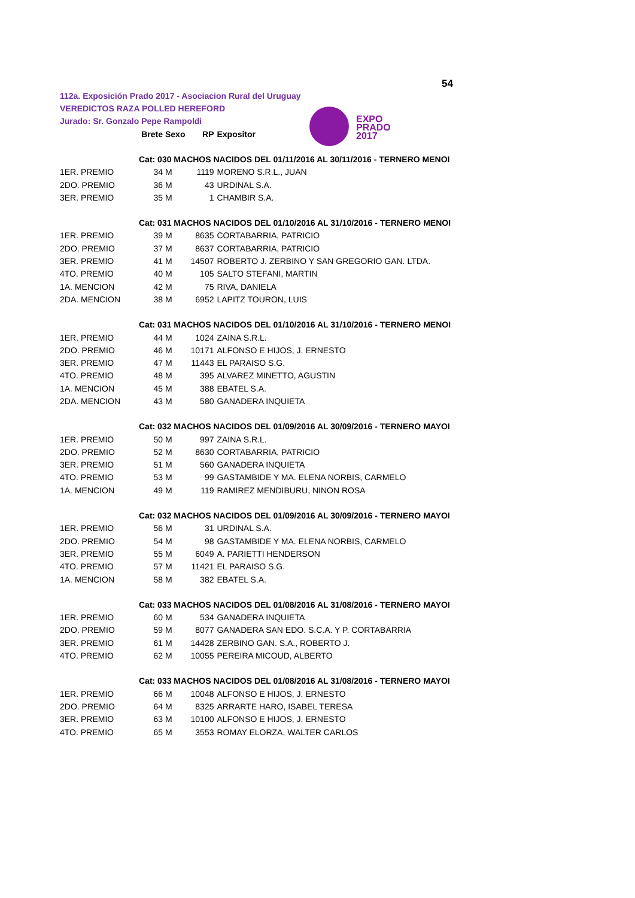54
112a. Exposición Prado 2017 - Asociacion Rural del Uruguay
VEREDICTOS RAZA POLLED HEREFORD
Jurado: Sr. Gonzalo Pepe Rampoldi
EXPO
PRADO
2017
| | Brete | Sexo | RP | Expositor |
| --- | --- | --- | --- | --- |
| | Cat: 030 MACHOS NACIDOS DEL 01/11/2016 AL 30/11/2016 - TERNERO MENOI | | | |
| 1ER. PREMIO | 34 | M | 1119 | MORENO S.R.L., JUAN |
| 2DO. PREMIO | 36 | M | 43 | URDINAL S.A. |
| 3ER. PREMIO | 35 | M | 1 | CHAMBIR S.A. |
| | Cat: 031 MACHOS NACIDOS DEL 01/10/2016 AL 31/10/2016 - TERNERO MENOI | | | |
| 1ER. PREMIO | 39 | M | 8635 | CORTABARRIA, PATRICIO |
| 2DO. PREMIO | 37 | M | 8637 | CORTABARRIA, PATRICIO |
| 3ER. PREMIO | 41 | M | 14507 | ROBERTO J. ZERBINO Y SAN GREGORIO GAN. LTDA. |
| 4TO. PREMIO | 40 | M | 105 | SALTO STEFANI, MARTIN |
| 1A. MENCION | 42 | M | 75 | RIVA, DANIELA |
| 2DA. MENCION | 38 | M | 6952 | LAPITZ TOURON, LUIS |
| | Cat: 031 MACHOS NACIDOS DEL 01/10/2016 AL 31/10/2016 - TERNERO MENOI | | | |
| 1ER. PREMIO | 44 | M | 1024 | ZAINA S.R.L. |
| 2DO. PREMIO | 46 | M | 10171 | ALFONSO E HIJOS, J. ERNESTO |
| 3ER. PREMIO | 47 | M | 11443 | EL PARAISO S.G. |
| 4TO. PREMIO | 48 | M | 395 | ALVAREZ MINETTO, AGUSTIN |
| 1A. MENCION | 45 | M | 388 | EBATEL S.A. |
| 2DA. MENCION | 43 | M | 580 | GANADERA INQUIETA |
| | Cat: 032 MACHOS NACIDOS DEL 01/09/2016 AL 30/09/2016 - TERNERO MAYOI | | | |
| 1ER. PREMIO | 50 | M | 997 | ZAINA S.R.L. |
| 2DO. PREMIO | 52 | M | 8630 | CORTABARRIA, PATRICIO |
| 3ER. PREMIO | 51 | M | 560 | GANADERA INQUIETA |
| 4TO. PREMIO | 53 | M | 99 | GASTAMBIDE Y MA. ELENA NORBIS, CARMELO |
| 1A. MENCION | 49 | M | 119 | RAMIREZ MENDIBURU, NINON ROSA |
| | Cat: 032 MACHOS NACIDOS DEL 01/09/2016 AL 30/09/2016 - TERNERO MAYOI | | | |
| 1ER. PREMIO | 56 | M | 31 | URDINAL S.A. |
| 2DO. PREMIO | 54 | M | 98 | GASTAMBIDE Y MA. ELENA NORBIS, CARMELO |
| 3ER. PREMIO | 55 | M | 6049 | A. PARIETTI HENDERSON |
| 4TO. PREMIO | 57 | M | 11421 | EL PARAISO S.G. |
| 1A. MENCION | 58 | M | 382 | EBATEL S.A. |
| | Cat: 033 MACHOS NACIDOS DEL 01/08/2016 AL 31/08/2016 - TERNERO MAYOI | | | |
| 1ER. PREMIO | 60 | M | 534 | GANADERA INQUIETA |
| 2DO. PREMIO | 59 | M | 8077 | GANADERA SAN EDO. S.C.A. Y P. CORTABARRIA |
| 3ER. PREMIO | 61 | M | 14428 | ZERBINO GAN. S.A., ROBERTO J. |
| 4TO. PREMIO | 62 | M | 10055 | PEREIRA MICOUD, ALBERTO |
| | Cat: 033 MACHOS NACIDOS DEL 01/08/2016 AL 31/08/2016 - TERNERO MAYOI | | | |
| 1ER. PREMIO | 66 | M | 10048 | ALFONSO E HIJOS, J. ERNESTO |
| 2DO. PREMIO | 64 | M | 8325 | ARRARTE HARO, ISABEL TERESA |
| 3ER. PREMIO | 63 | M | 10100 | ALFONSO E HIJOS, J. ERNESTO |
| 4TO. PREMIO | 65 | M | 3553 | ROMAY ELORZA, WALTER CARLOS |